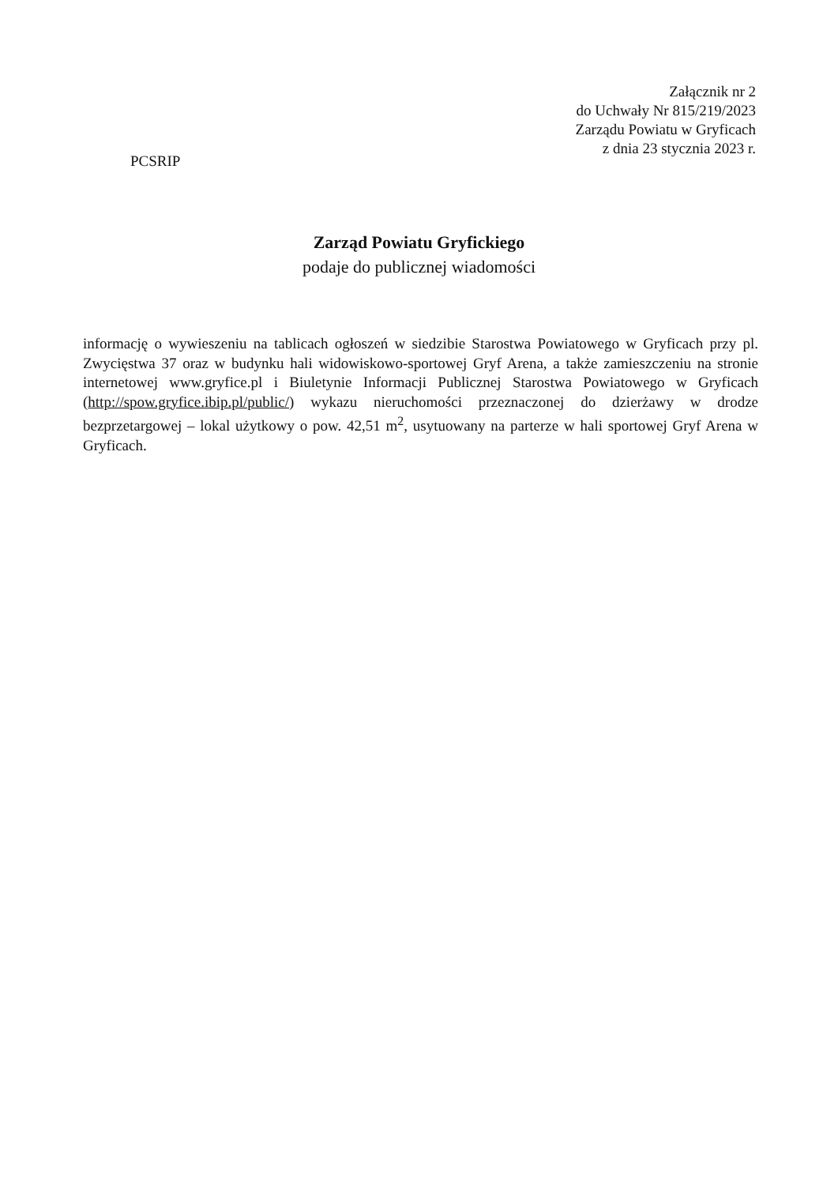Załącznik nr 2
do Uchwały Nr 815/219/2023
Zarządu Powiatu w Gryficach
z dnia 23 stycznia 2023 r.
PCSRIP
Zarząd Powiatu Gryfickiego
podaje do publicznej wiadomości
informację o wywieszeniu na tablicach ogłoszeń w siedzibie Starostwa Powiatowego w Gryficach przy pl. Zwycięstwa 37 oraz w budynku hali widowiskowo-sportowej Gryf Arena, a także zamieszczeniu na stronie internetowej www.gryfice.pl i Biuletynie Informacji Publicznej Starostwa Powiatowego w Gryficach (http://spow.gryfice.ibip.pl/public/) wykazu nieruchomości przeznaczonej do dzierżawy w drodze bezprzetargowej – lokal użytkowy o pow. 42,51 m<sup>2</sup>, usytuowany na parterze w hali sportowej Gryf Arena w Gryficach.